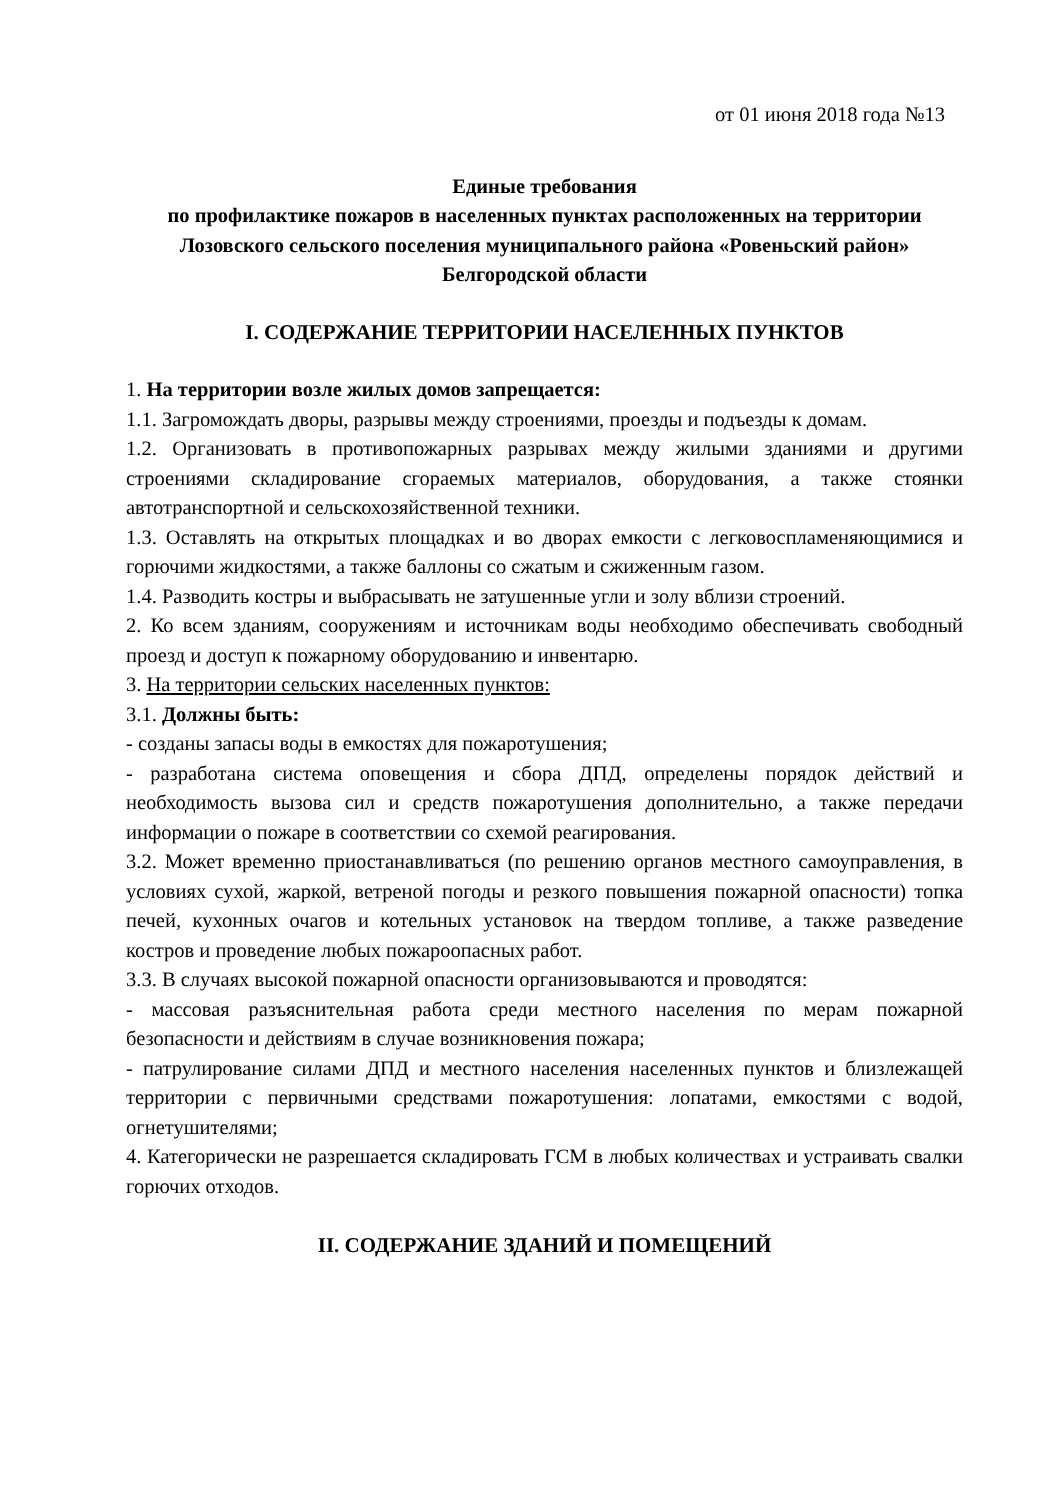от 01 июня 2018 года №13
Единые требования
по профилактике пожаров в населенных пунктах расположенных на территории Лозовского сельского поселения муниципального района «Ровеньский район» Белгородской области
I. СОДЕРЖАНИЕ ТЕРРИТОРИИ НАСЕЛЕННЫХ ПУНКТОВ
1. На территории возле жилых домов запрещается:
1.1. Загромождать дворы, разрывы между строениями, проезды и подъезды к домам.
1.2. Организовать в противопожарных разрывах между жилыми зданиями и другими строениями складирование сгораемых материалов, оборудования, а также стоянки автотранспортной и сельскохозяйственной техники.
1.3. Оставлять на открытых площадках и во дворах емкости с легковоспламеняющимися и горючими жидкостями, а также баллоны со сжатым и сжиженным газом.
1.4. Разводить костры и выбрасывать не затушенные угли и золу вблизи строений.
2. Ко всем зданиям, сооружениям и источникам воды необходимо обеспечивать свободный проезд и доступ к пожарному оборудованию и инвентарю.
3. На территории сельских населенных пунктов:
3.1. Должны быть:
- созданы запасы воды в емкостях для пожаротушения;
- разработана система оповещения и сбора ДПД, определены порядок действий и необходимость вызова сил и средств пожаротушения дополнительно, а также передачи информации о пожаре в соответствии со схемой реагирования.
3.2. Может временно приостанавливаться (по решению органов местного самоуправления, в условиях сухой, жаркой, ветреной погоды и резкого повышения пожарной опасности) топка печей, кухонных очагов и котельных установок на твердом топливе, а также разведение костров и проведение любых пожароопасных работ.
3.3. В случаях высокой пожарной опасности организовываются и проводятся:
- массовая разъяснительная работа среди местного населения по мерам пожарной безопасности и действиям в случае возникновения пожара;
- патрулирование силами ДПД и местного населения населенных пунктов и близлежащей территории с первичными средствами пожаротушения: лопатами, емкостями с водой, огнетушителями;
4. Категорически не разрешается складировать ГСМ в любых количествах и устраивать свалки горючих отходов.
II. СОДЕРЖАНИЕ ЗДАНИЙ И ПОМЕЩЕНИЙ